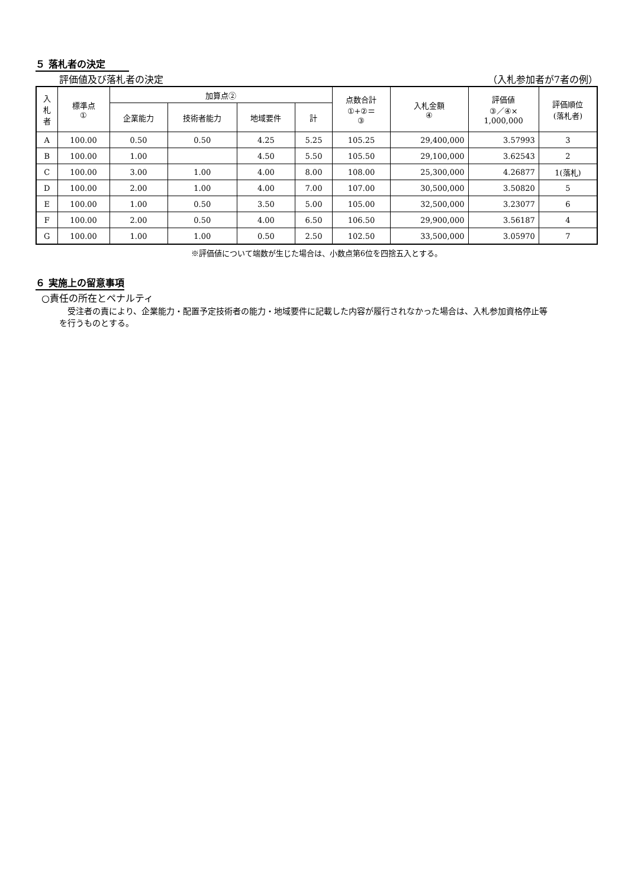５ 落札者の決定
評価値及び落札者の決定 （入札参加者が7者の例）
| 入 札 者 | 標準点 ① | 加算点② | | | | 点数合計 ①+②＝ ③ | 入札金額 ④ | 評価値 ③／④× 1,000,000 | 評価順位 (落札者) |
| --- | --- | --- | --- | --- | --- | --- | --- | --- | --- |
| | | 企業能力 | 技術者能力 | 地域要件 | 計 | | | | |
| A | 100.00 | 0.50 | 0.50 | 4.25 | 5.25 | 105.25 | 29,400,000 | 3.57993 | 3 |
| B | 100.00 | 1.00 | | 4.50 | 5.50 | 105.50 | 29,100,000 | 3.62543 | 2 |
| C | 100.00 | 3.00 | 1.00 | 4.00 | 8.00 | 108.00 | 25,300,000 | 4.26877 | 1(落札) |
| D | 100.00 | 2.00 | 1.00 | 4.00 | 7.00 | 107.00 | 30,500,000 | 3.50820 | 5 |
| E | 100.00 | 1.00 | 0.50 | 3.50 | 5.00 | 105.00 | 32,500,000 | 3.23077 | 6 |
| F | 100.00 | 2.00 | 0.50 | 4.00 | 6.50 | 106.50 | 29,900,000 | 3.56187 | 4 |
| G | 100.00 | 1.00 | 1.00 | 0.50 | 2.50 | 102.50 | 33,500,000 | 3.05970 | 7 |
※評価値について端数が生じた場合は、小数点第6位を四捨五入とする。
６ 実施上の留意事項
○責任の所在とペナルティ
受注者の責により、企業能力・配置予定技術者の能力・地域要件に記載した内容が履行されなかった場合は、入札参加資格停止等を行うものとする。